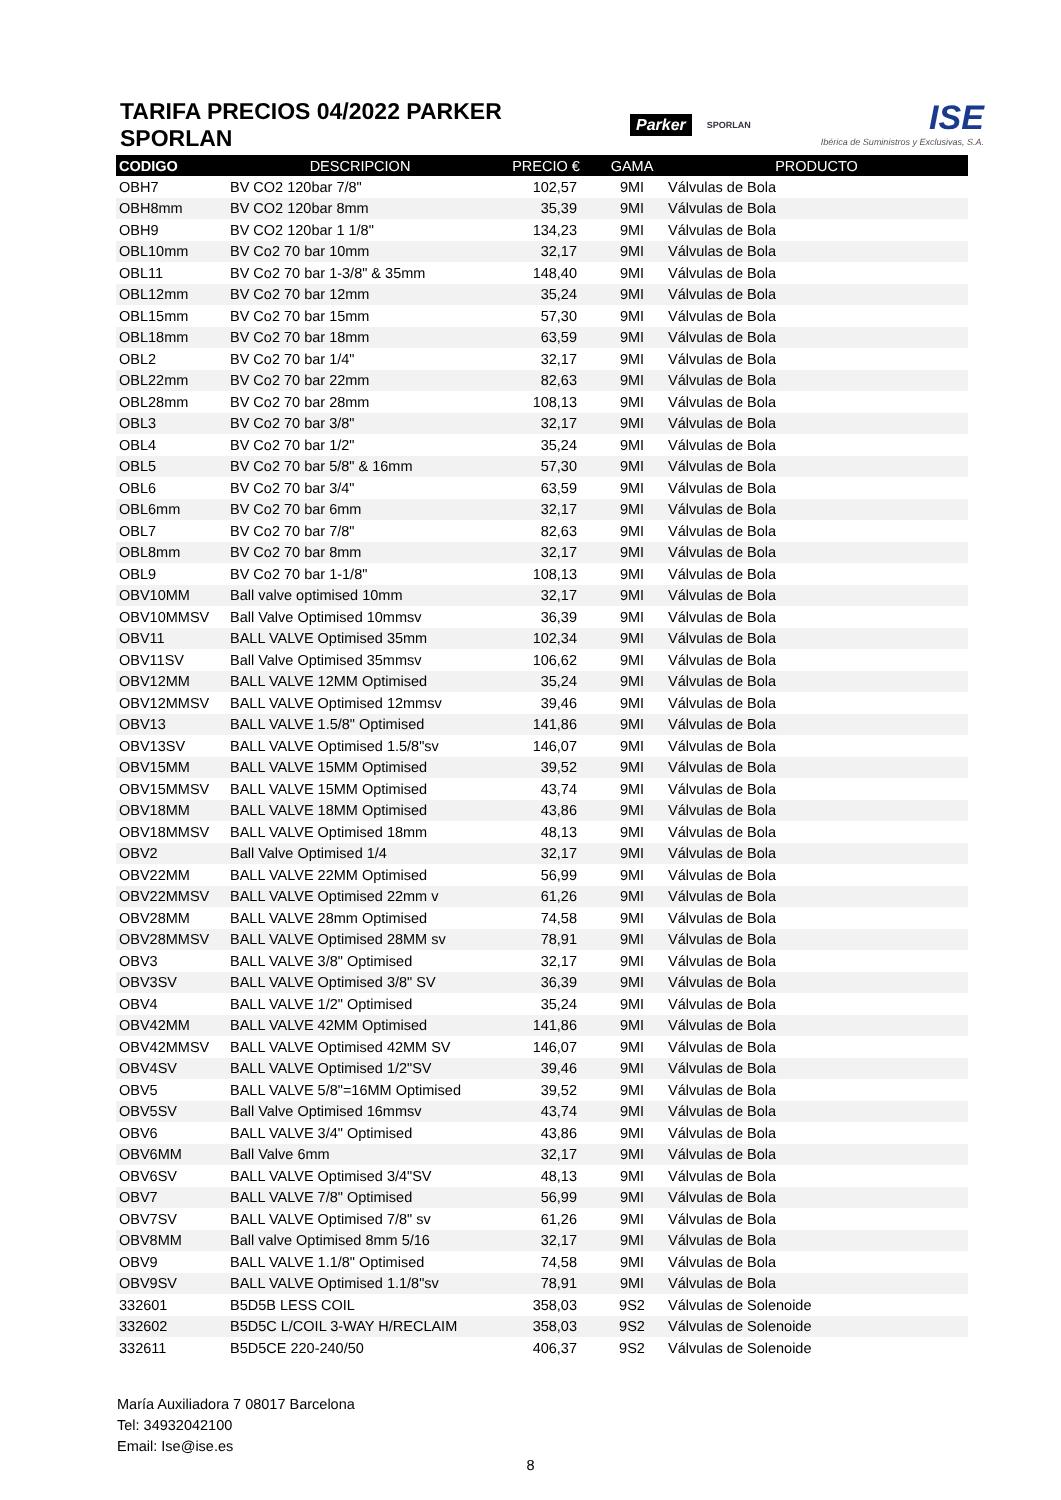TARIFA PRECIOS 04/2022 PARKER SPORLAN
Parker SPORLAN
ISE
Ibérica de Suministros y Exclusivas, S.A.
| CODIGO | DESCRIPCION | PRECIO € | GAMA | PRODUCTO |
| --- | --- | --- | --- | --- |
| OBH7 | BV CO2 120bar 7/8" | 102,57 | 9MI | Válvulas de Bola |
| OBH8mm | BV CO2 120bar 8mm | 35,39 | 9MI | Válvulas de Bola |
| OBH9 | BV CO2 120bar 1 1/8" | 134,23 | 9MI | Válvulas de Bola |
| OBL10mm | BV Co2 70 bar 10mm | 32,17 | 9MI | Válvulas de Bola |
| OBL11 | BV Co2 70 bar 1-3/8" & 35mm | 148,40 | 9MI | Válvulas de Bola |
| OBL12mm | BV Co2 70 bar 12mm | 35,24 | 9MI | Válvulas de Bola |
| OBL15mm | BV Co2 70 bar 15mm | 57,30 | 9MI | Válvulas de Bola |
| OBL18mm | BV Co2 70 bar 18mm | 63,59 | 9MI | Válvulas de Bola |
| OBL2 | BV Co2 70 bar 1/4" | 32,17 | 9MI | Válvulas de Bola |
| OBL22mm | BV Co2 70 bar 22mm | 82,63 | 9MI | Válvulas de Bola |
| OBL28mm | BV Co2 70 bar 28mm | 108,13 | 9MI | Válvulas de Bola |
| OBL3 | BV Co2 70 bar 3/8" | 32,17 | 9MI | Válvulas de Bola |
| OBL4 | BV Co2 70 bar 1/2" | 35,24 | 9MI | Válvulas de Bola |
| OBL5 | BV Co2 70 bar 5/8" & 16mm | 57,30 | 9MI | Válvulas de Bola |
| OBL6 | BV Co2 70 bar 3/4" | 63,59 | 9MI | Válvulas de Bola |
| OBL6mm | BV Co2 70 bar 6mm | 32,17 | 9MI | Válvulas de Bola |
| OBL7 | BV Co2 70 bar 7/8" | 82,63 | 9MI | Válvulas de Bola |
| OBL8mm | BV Co2 70 bar 8mm | 32,17 | 9MI | Válvulas de Bola |
| OBL9 | BV Co2 70 bar 1-1/8" | 108,13 | 9MI | Válvulas de Bola |
| OBV10MM | Ball valve optimised 10mm | 32,17 | 9MI | Válvulas de Bola |
| OBV10MMSV | Ball Valve Optimised 10mmsv | 36,39 | 9MI | Válvulas de Bola |
| OBV11 | BALL VALVE Optimised 35mm | 102,34 | 9MI | Válvulas de Bola |
| OBV11SV | Ball Valve Optimised 35mmsv | 106,62 | 9MI | Válvulas de Bola |
| OBV12MM | BALL VALVE 12MM Optimised | 35,24 | 9MI | Válvulas de Bola |
| OBV12MMSV | BALL VALVE Optimised 12mmsv | 39,46 | 9MI | Válvulas de Bola |
| OBV13 | BALL VALVE 1.5/8" Optimised | 141,86 | 9MI | Válvulas de Bola |
| OBV13SV | BALL VALVE Optimised 1.5/8"sv | 146,07 | 9MI | Válvulas de Bola |
| OBV15MM | BALL VALVE 15MM Optimised | 39,52 | 9MI | Válvulas de Bola |
| OBV15MMSV | BALL VALVE 15MM Optimised | 43,74 | 9MI | Válvulas de Bola |
| OBV18MM | BALL VALVE 18MM Optimised | 43,86 | 9MI | Válvulas de Bola |
| OBV18MMSV | BALL VALVE Optimised 18mm | 48,13 | 9MI | Válvulas de Bola |
| OBV2 | Ball Valve Optimised 1/4 | 32,17 | 9MI | Válvulas de Bola |
| OBV22MM | BALL VALVE 22MM Optimised | 56,99 | 9MI | Válvulas de Bola |
| OBV22MMSV | BALL VALVE Optimised 22mm v | 61,26 | 9MI | Válvulas de Bola |
| OBV28MM | BALL VALVE 28mm Optimised | 74,58 | 9MI | Válvulas de Bola |
| OBV28MMSV | BALL VALVE Optimised 28MM sv | 78,91 | 9MI | Válvulas de Bola |
| OBV3 | BALL VALVE 3/8" Optimised | 32,17 | 9MI | Válvulas de Bola |
| OBV3SV | BALL VALVE Optimised 3/8" SV | 36,39 | 9MI | Válvulas de Bola |
| OBV4 | BALL VALVE 1/2" Optimised | 35,24 | 9MI | Válvulas de Bola |
| OBV42MM | BALL VALVE 42MM Optimised | 141,86 | 9MI | Válvulas de Bola |
| OBV42MMSV | BALL VALVE Optimised 42MM SV | 146,07 | 9MI | Válvulas de Bola |
| OBV4SV | BALL VALVE Optimised 1/2"SV | 39,46 | 9MI | Válvulas de Bola |
| OBV5 | BALL VALVE 5/8"=16MM Optimised | 39,52 | 9MI | Válvulas de Bola |
| OBV5SV | Ball Valve Optimised 16mmsv | 43,74 | 9MI | Válvulas de Bola |
| OBV6 | BALL VALVE 3/4" Optimised | 43,86 | 9MI | Válvulas de Bola |
| OBV6MM | Ball Valve 6mm | 32,17 | 9MI | Válvulas de Bola |
| OBV6SV | BALL VALVE Optimised 3/4"SV | 48,13 | 9MI | Válvulas de Bola |
| OBV7 | BALL VALVE 7/8" Optimised | 56,99 | 9MI | Válvulas de Bola |
| OBV7SV | BALL VALVE Optimised 7/8" sv | 61,26 | 9MI | Válvulas de Bola |
| OBV8MM | Ball valve Optimised 8mm 5/16 | 32,17 | 9MI | Válvulas de Bola |
| OBV9 | BALL VALVE 1.1/8" Optimised | 74,58 | 9MI | Válvulas de Bola |
| OBV9SV | BALL VALVE Optimised 1.1/8"sv | 78,91 | 9MI | Válvulas de Bola |
| 332601 | B5D5B LESS COIL | 358,03 | 9S2 | Válvulas de Solenoide |
| 332602 | B5D5C L/COIL 3-WAY H/RECLAIM | 358,03 | 9S2 | Válvulas de Solenoide |
| 332611 | B5D5CE 220-240/50 | 406,37 | 9S2 | Válvulas de Solenoide |
María Auxiliadora 7 08017 Barcelona
Tel: 34932042100
Email: Ise@ise.es
8